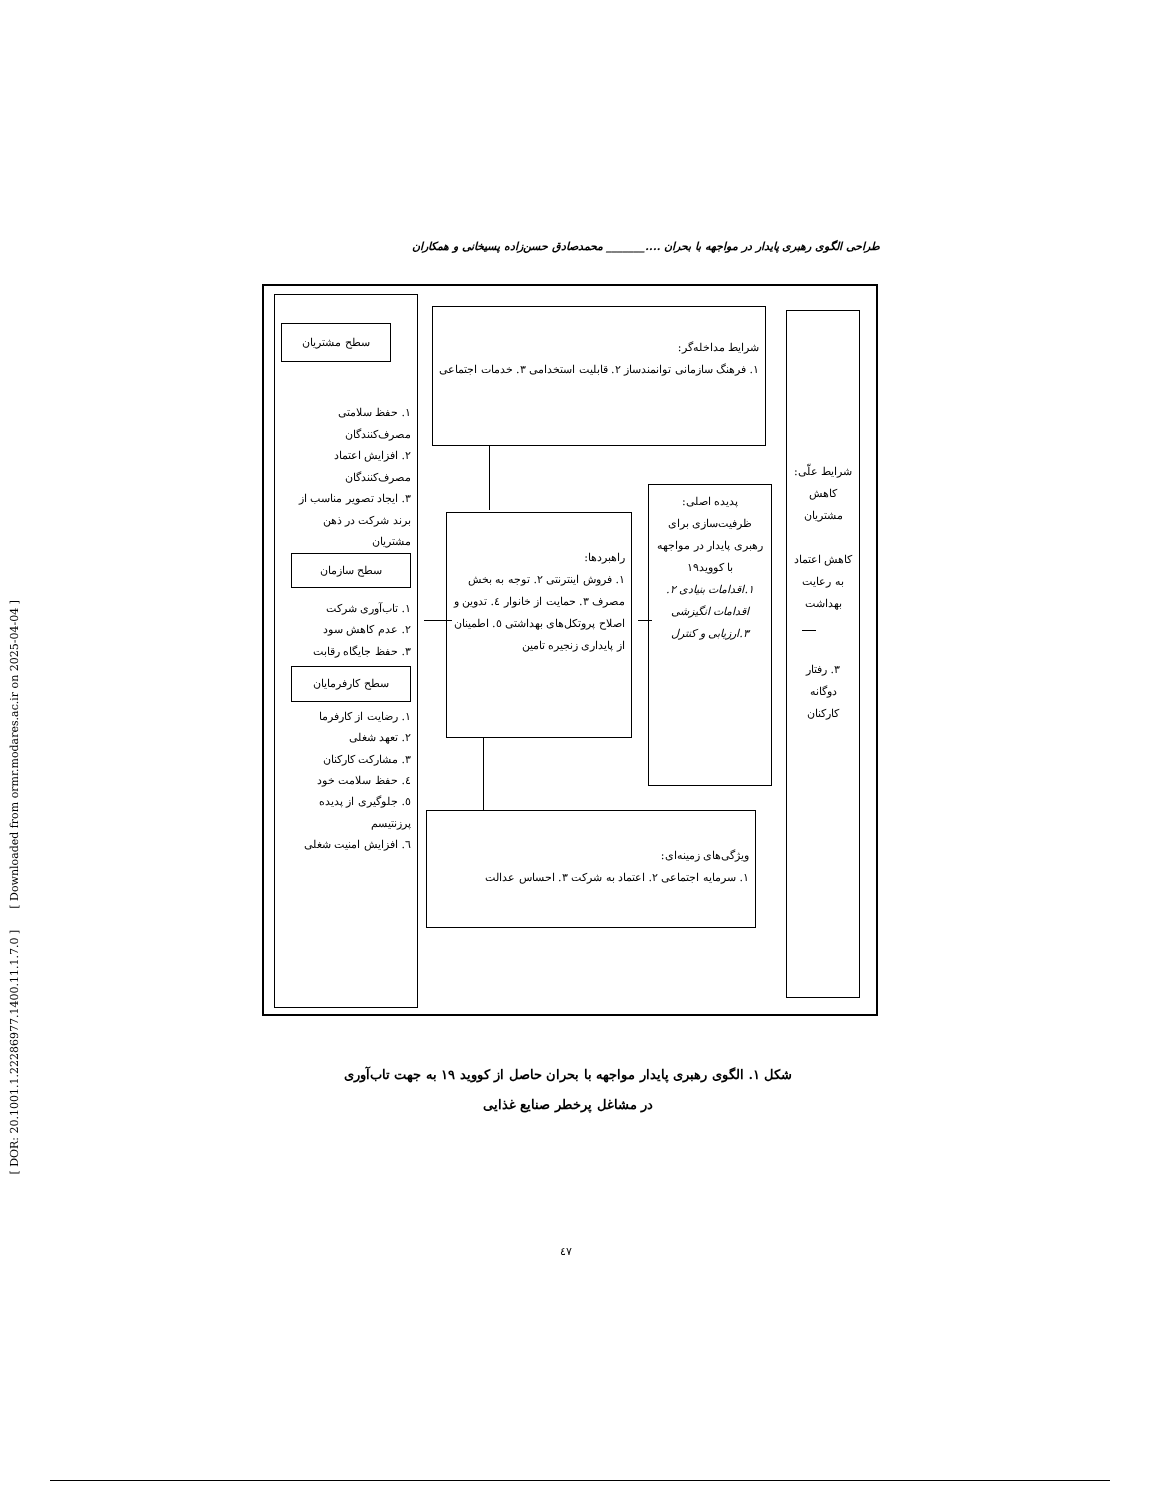[ DOR: 20.1001.1.22286977.1400.11.1.7.0 ] [ Downloaded from ormr.modares.ac.ir on 2025-04-04 ]
طراحی الگوی رهبری پایدار در مواجهه با بحران ...._______ محمدصادق حسن‌زاده پسیخانی و همکاران
شرایط علّی: کاهش مشتریان
کاهش اعتماد به رعایت بهداشت
۳. رفتار دوگانه کارکنان
شرایط مداخله‌گر:
۱. فرهنگ سازمانی توانمندساز ۲. قابلیت استخدامی ۳. خدمات اجتماعی
پدیده اصلی: ظرفیت‌سازی برای رهبری پایدار در مواجهه با کووید۱۹
۱.اقدامات بنیادی ۲. اقدامات انگیزشی ۳.ارزیابی و کنترل
راهبردها:
۱. فروش اینترنتی ۲. توجه به بخش مصرف ۳. حمایت از خانوار ٤. تدوین و اصلاح پروتکل‌های بهداشتی ٥. اطمینان از پایداری زنجیره تامین
ویژگی‌های زمینه‌ای:
۱. سرمایه اجتماعی ۲. اعتماد به شرکت ۳. احساس عدالت
سطح مشتریان
۱. حفظ سلامتی مصرف‌کنندگان
۲. افزایش اعتماد مصرف‌کنندگان
۳. ایجاد تصویر مناسب از برند شرکت در ذهن مشتریان
سطح سازمان
۱. تاب‌آوری شرکت
۲. عدم کاهش سود
۳. حفظ جایگاه رقابت
سطح کارفرمایان
۱. رضایت از کارفرما
۲. تعهد شغلی
۳. مشارکت کارکنان
٤. حفظ سلامت خود
٥. جلوگیری از پدیده پرزنتیسم
٦. افزایش امنیت شغلی
شکل ۱. الگوی رهبری پایدار مواجهه با بحران حاصل از کووید ۱۹ به جهت تاب‌آوری
در مشاغل پرخطر صنایع غذایی
٤٧